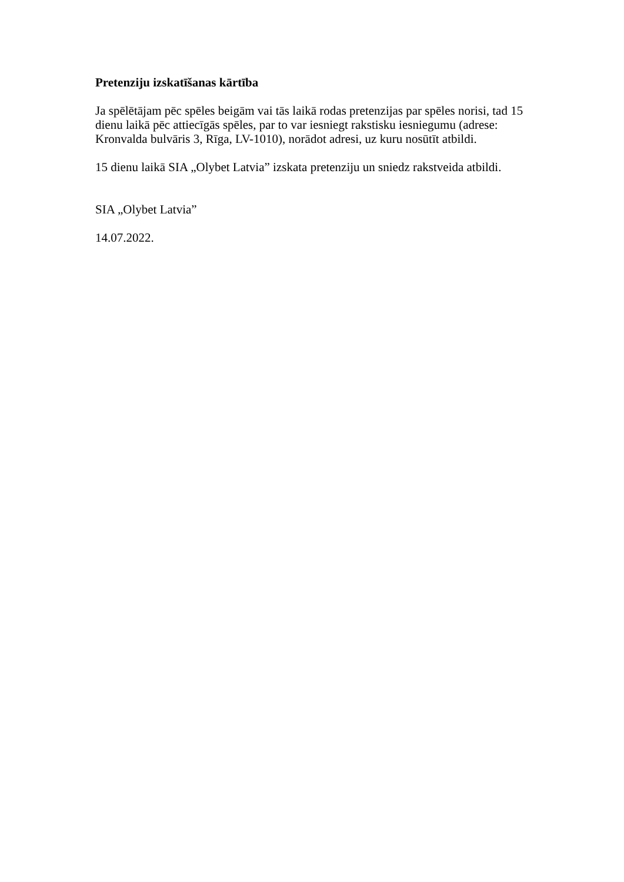Pretenziju izskatīšanas kārtība
Ja spēlētājam pēc spēles beigām vai tās laikā rodas pretenzijas par spēles norisi, tad 15 dienu laikā pēc attiecīgās spēles, par to var iesniegt rakstisku iesniegumu (adrese: Kronvalda bulvāris 3, Rīga, LV-1010), norādot adresi, uz kuru nosūtīt atbildi.
15 dienu laikā SIA „Olybet Latvia” izskata pretenziju un sniedz rakstveida atbildi.
SIA „Olybet Latvia”
14.07.2022.